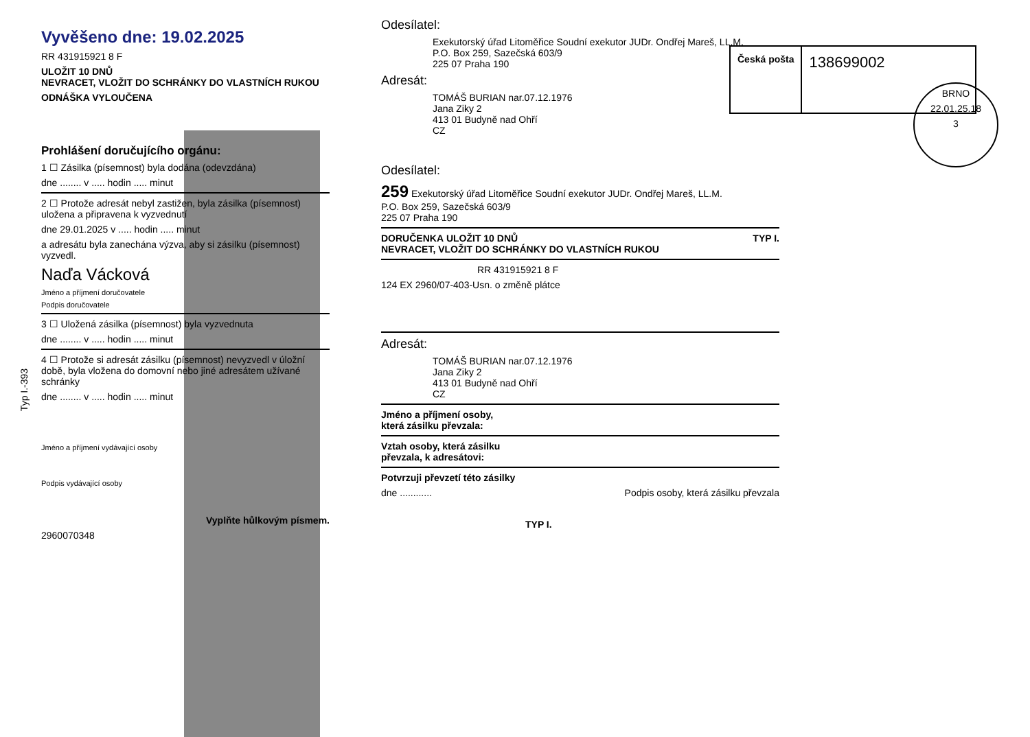Typ I.-393
Vyvěšeno dne: 19.02.2025
RR 431915921 8 F
ULOŽIT 10 DNŮ
NEVRACET, VLOŽIT DO SCHRÁNKY DO VLASTNÍCH RUKOU
ODNÁŠKA VYLOUČENA
Prohlášení doručujícího orgánu:
1 ☐ Zásilka (písemnost) byla dodána (odevzdána)
dne ........ v ..... hodin ..... minut
2 ☐ Protože adresát nebyl zastižen, byla zásilka (písemnost) uložena a připravena k vyzvednutí
dne 29.01.2025 v ..... hodin ..... minut
a adresátu byla zanechána výzva, aby si zásilku (písemnost) vyzvedl.
Naďa Vácková
Jméno a příjmení doručovatele
Podpis doručovatele
3 ☐ Uložená zásilka (písemnost) byla vyzvednuta
dne ........ v ..... hodin ..... minut
4 ☐ Protože si adresát zásilku (písemnost) nevyzvedl v úložní době, byla vložena do domovní nebo jiné adresátem užívané schránky
dne ........ v ..... hodin ..... minut
Jméno a příjmení vydávající osoby
Podpis vydávající osoby
Vyplňte hůlkovým písmem.
2960070348
Odesílatel:
Exekutorský úřad Litoměřice Soudní exekutor JUDr. Ondřej Mareš, LL.M.
P.O. Box 259, Sazečská 603/9
225 07 Praha 190
Adresát:
TOMÁŠ BURIAN nar.07.12.1976
Jana Ziky 2
413 01 Budyně nad Ohří
CZ
Odesílatel:
259 Exekutorský úřad Litoměřice Soudní exekutor JUDr. Ondřej Mareš, LL.M.
P.O. Box 259, Sazečská 603/9
225 07 Praha 190
DORUČENKA ULOŽIT 10 DNŮ TYP I.
NEVRACET, VLOŽIT DO SCHRÁNKY DO VLASTNÍCH RUKOU
RR 431915921 8 F
124 EX 2960/07-403-Usn. o změně plátce
Adresát:
TOMÁŠ BURIAN nar.07.12.1976
Jana Ziky 2
413 01 Budyně nad Ohří
CZ
Jméno a příjmení osoby,
která zásilku převzala:
Vztah osoby, která zásilku
převzala, k adresátovi:
Potvrzuji převzetí této zásilky
dne ............ Podpis osoby, která zásilku převzala
TYP I.
Česká pošta
138699002
BRNO
22.01.25.18
3